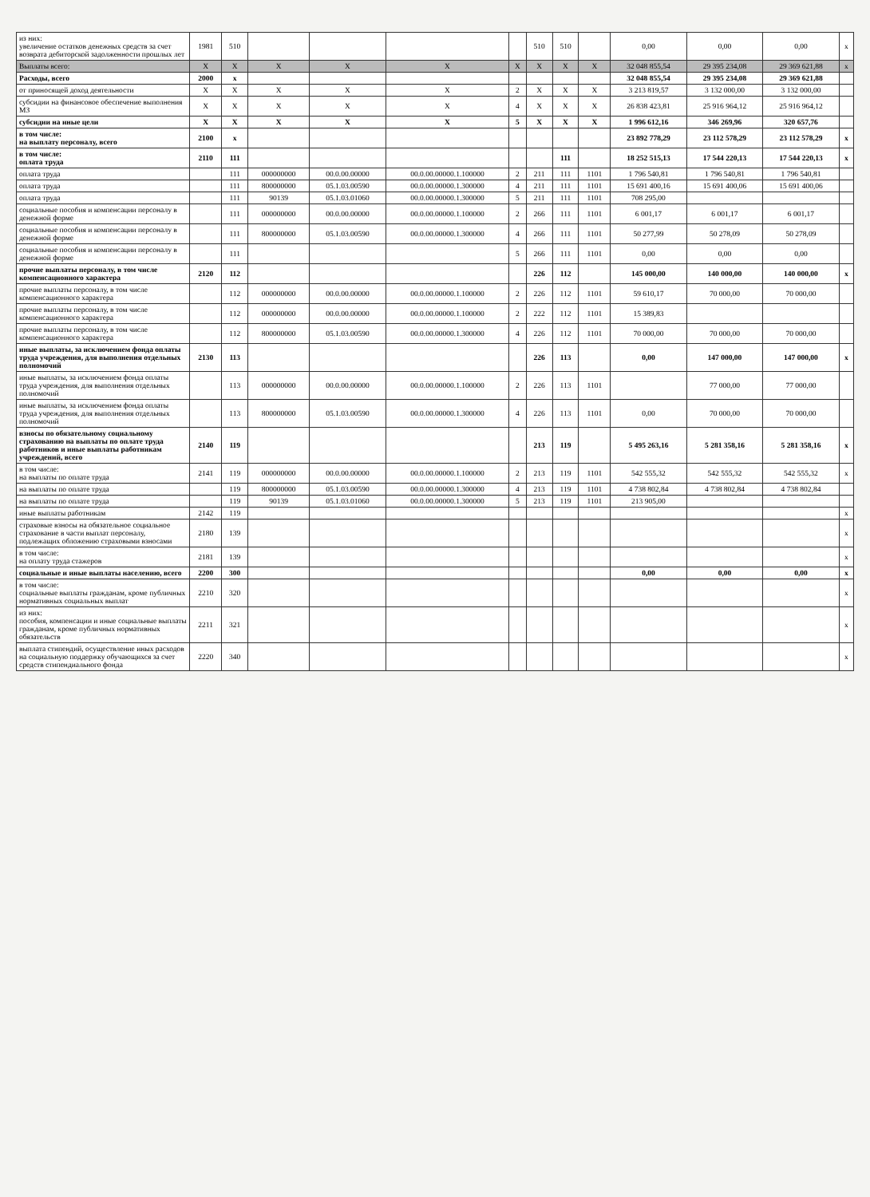| из них: увеличение остатков денежных средств за счет возврата дебиторской задолженности прошлых лет | 1981 | 510 | | | | | 510 | 510 | | 0,00 | 0,00 | 0,00 | x |
| Выплаты всего: | X | X | X | X | X | X | X | X | X | 32 048 855,54 | 29 395 234,08 | 29 369 621,88 | x |
| Расходы, всего | 2000 | x | | | | | | | | 32 048 855,54 | 29 395 234,08 | 29 369 621,88 | |
| от приносящей доход деятельности | X | X | X | X | X | 2 | X | X | X | 3 213 819,57 | 3 132 000,00 | 3 132 000,00 | |
| субсидии на финансовое обеспечение выполнения МЗ | X | X | X | X | X | 4 | X | X | X | 26 838 423,81 | 25 916 964,12 | 25 916 964,12 | |
| субсидии на иные цели | X | X | X | X | X | 5 | X | X | X | 1 996 612,16 | 346 269,96 | 320 657,76 | |
| в том числе: на выплату персоналу, всего | 2100 | x | | | | | | | | 23 892 778,29 | 23 112 578,29 | 23 112 578,29 | x |
| в том числе: оплата труда | 2110 | 111 | | | | | | 111 | | 18 252 515,13 | 17 544 220,13 | 17 544 220,13 | x |
| оплата труда | | 111 | 000000000 | 00.0.00.00000 | 00.0.00.00000.1.100000 | 2 | 211 | 111 | 1101 | 1 796 540,81 | 1 796 540,81 | 1 796 540,81 | |
| оплата труда | | 111 | 800000000 | 05.1.03.00590 | 00.0.00.00000.1.300000 | 4 | 211 | 111 | 1101 | 15 691 400,16 | 15 691 400,06 | 15 691 400,06 | |
| оплата труда | | 111 | 90139 | 05.1.03.01060 | 00.0.00.00000.1.300000 | 5 | 211 | 111 | 1101 | 708 295,00 | | | |
| социальные пособия и компенсации персоналу в денежной форме | | 111 | 000000000 | 00.0.00.00000 | 00.0.00.00000.1.100000 | 2 | 266 | 111 | 1101 | 6 001,17 | 6 001,17 | 6 001,17 | |
| социальные пособия и компенсации персоналу в денежной форме | | 111 | 800000000 | 05.1.03.00590 | 00.0.00.00000.1.300000 | 4 | 266 | 111 | 1101 | 50 277,99 | 50 278,09 | 50 278,09 | |
| социальные пособия и компенсации персоналу в денежной форме | | 111 | | | | 5 | 266 | 111 | 1101 | 0,00 | 0,00 | 0,00 | |
| прочие выплаты персоналу, в том числе компенсационного характера | 2120 | 112 | | | | | 226 | 112 | | 145 000,00 | 140 000,00 | 140 000,00 | x |
| прочие выплаты персоналу, в том числе компенсационного характера | | 112 | 000000000 | 00.0.00.00000 | 00.0.00.00000.1.100000 | 2 | 226 | 112 | 1101 | 59 610,17 | 70 000,00 | 70 000,00 | |
| прочие выплаты персоналу, в том числе компенсационного характера | | 112 | 000000000 | 00.0.00.00000 | 00.0.00.00000.1.100000 | 2 | 222 | 112 | 1101 | 15 389,83 | | | |
| прочие выплаты персоналу, в том числе компенсационного характера | | 112 | 800000000 | 05.1.03.00590 | 00.0.00.00000.1.300000 | 4 | 226 | 112 | 1101 | 70 000,00 | 70 000,00 | 70 000,00 | |
| иные выплаты, за исключением фонда оплаты труда учреждения, для выполнения отдельных полномочий | 2130 | 113 | | | | | 226 | 113 | | 0,00 | 147 000,00 | 147 000,00 | x |
| иные выплаты, за исключением фонда оплаты труда учреждения, для выполнения отдельных полномочий | | 113 | 000000000 | 00.0.00.00000 | 00.0.00.00000.1.100000 | 2 | 226 | 113 | 1101 | | 77 000,00 | 77 000,00 | |
| иные выплаты, за исключением фонда оплаты труда учреждения, для выполнения отдельных полномочий | | 113 | 800000000 | 05.1.03.00590 | 00.0.00.00000.1.300000 | 4 | 226 | 113 | 1101 | 0,00 | 70 000,00 | 70 000,00 | |
| взносы по обязательному социальному страхованию на выплаты по оплате труда работников и иные выплаты работникам учреждений, всего | 2140 | 119 | | | | | 213 | 119 | | 5 495 263,16 | 5 281 358,16 | 5 281 358,16 | x |
| в том числе: на выплаты по оплате труда | 2141 | 119 | 000000000 | 00.0.00.00000 | 00.0.00.00000.1.100000 | 2 | 213 | 119 | 1101 | 542 555,32 | 542 555,32 | 542 555,32 | x |
| на выплаты по оплате труда | | 119 | 800000000 | 05.1.03.00590 | 00.0.00.00000.1.300000 | 4 | 213 | 119 | 1101 | 4 738 802,84 | 4 738 802,84 | 4 738 802,84 | |
| на выплаты по оплате труда | | 119 | 90139 | 05.1.03.01060 | 00.0.00.00000.1.300000 | 5 | 213 | 119 | 1101 | 213 905,00 | | | |
| иные выплаты работникам | 2142 | 119 | | | | | | | | | | | x |
| страховые взносы на обязательное социальное страхование в части выплат персоналу, подлежащих обложению страховыми взносами | 2180 | 139 | | | | | | | | | | | x |
| в том числе: на оплату труда стажеров | 2181 | 139 | | | | | | | | | | | x |
| социальные и иные выплаты населению, всего | 2200 | 300 | | | | | | | | 0,00 | 0,00 | 0,00 | x |
| в том числе: социальные выплаты гражданам, кроме публичных нормативных социальных выплат | 2210 | 320 | | | | | | | | | | | x |
| из них: пособия, компенсации и иные социальные выплаты гражданам, кроме публичных нормативных обязательств | 2211 | 321 | | | | | | | | | | | x |
| выплата стипендий, осуществление иных расходов на социальную поддержку обучающихся за счет средств стипендиального фонда | 2220 | 340 | | | | | | | | | | | x |